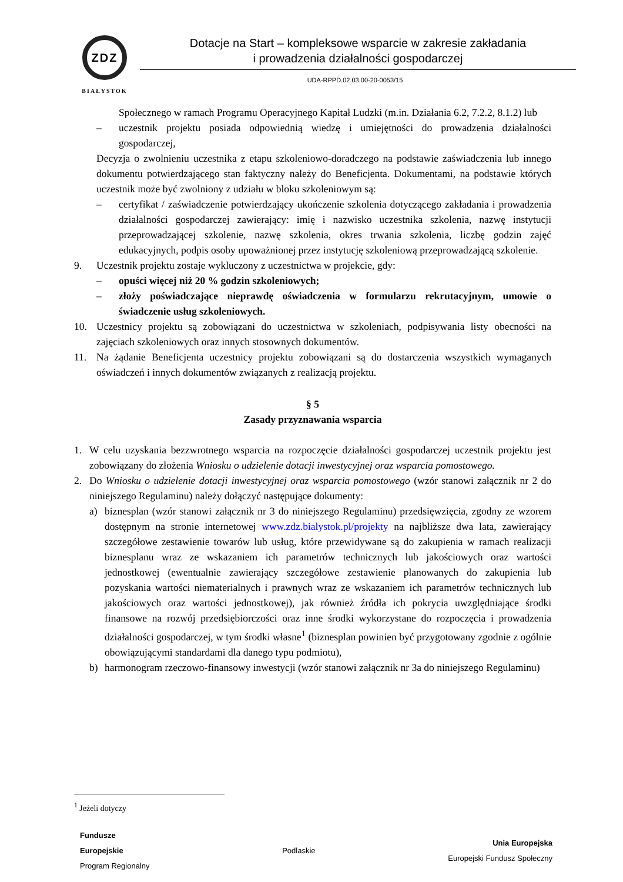ZDZ
BIAŁYSTOK
Dotacje na Start – kompleksowe wsparcie w zakresie zakładania
i prowadzenia działalności gospodarczej
UDA-RPPD.02.03.00-20-0053/15
Społecznego w ramach Programu Operacyjnego Kapitał Ludzki (m.in. Działania 6.2, 7.2.2, 8.1.2) lub
– uczestnik projektu posiada odpowiednią wiedzę i umiejętności do prowadzenia działalności gospodarczej,
Decyzja o zwolnieniu uczestnika z etapu szkoleniowo-doradczego na podstawie zaświadczenia lub innego dokumentu potwierdzającego stan faktyczny należy do Beneficjenta. Dokumentami, na podstawie których uczestnik może być zwolniony z udziału w bloku szkoleniowym są:
– certyfikat / zaświadczenie potwierdzający ukończenie szkolenia dotyczącego zakładania i prowadzenia działalności gospodarczej zawierający: imię i nazwisko uczestnika szkolenia, nazwę instytucji przeprowadzającej szkolenie, nazwę szkolenia, okres trwania szkolenia, liczbę godzin zajęć edukacyjnych, podpis osoby upoważnionej przez instytucję szkoleniową przeprowadzającą szkolenie.
9. Uczestnik projektu zostaje wykluczony z uczestnictwa w projekcie, gdy:
– opuści więcej niż 20 % godzin szkoleniowych;
– złoży poświadczające nieprawdę oświadczenia w formularzu rekrutacyjnym, umowie o świadczenie usług szkoleniowych.
10. Uczestnicy projektu są zobowiązani do uczestnictwa w szkoleniach, podpisywania listy obecności na zajęciach szkoleniowych oraz innych stosownych dokumentów.
11. Na żądanie Beneficjenta uczestnicy projektu zobowiązani są do dostarczenia wszystkich wymaganych oświadczeń i innych dokumentów związanych z realizacją projektu.
§ 5
Zasady przyznawania wsparcia
1. W celu uzyskania bezzwrotnego wsparcia na rozpoczęcie działalności gospodarczej uczestnik projektu jest zobowiązany do złożenia Wniosku o udzielenie dotacji inwestycyjnej oraz wsparcia pomostowego.
2. Do Wniosku o udzielenie dotacji inwestycyjnej oraz wsparcia pomostowego (wzór stanowi załącznik nr 2 do niniejszego Regulaminu) należy dołączyć następujące dokumenty:
a) biznesplan (wzór stanowi załącznik nr 3 do niniejszego Regulaminu) przedsięwzięcia, zgodny ze wzorem dostępnym na stronie internetowej www.zdz.bialystok.pl/projekty na najbliższe dwa lata, zawierający szczegółowe zestawienie towarów lub usług, które przewidywane są do zakupienia w ramach realizacji biznesplanu wraz ze wskazaniem ich parametrów technicznych lub jakościowych oraz wartości jednostkowej (ewentualnie zawierający szczegółowe zestawienie planowanych do zakupienia lub pozyskania wartości niematerialnych i prawnych wraz ze wskazaniem ich parametrów technicznych lub jakościowych oraz wartości jednostkowej), jak również źródła ich pokrycia uwzględniające środki finansowe na rozwój przedsiębiorczości oraz inne środki wykorzystane do rozpoczęcia i prowadzenia działalności gospodarczej, w tym środki własne<sup>1</sup> (biznesplan powinien być przygotowany zgodnie z ogólnie obowiązującymi standardami dla danego typu podmiotu),
b) harmonogram rzeczowo-finansowy inwestycji (wzór stanowi załącznik nr 3a do niniejszego Regulaminu)
<sup>1</sup> Jeżeli dotyczy
Fundusze
Europejskie
Program Regionalny
Podlaskie
Unia Europejska
Europejski Fundusz Społeczny